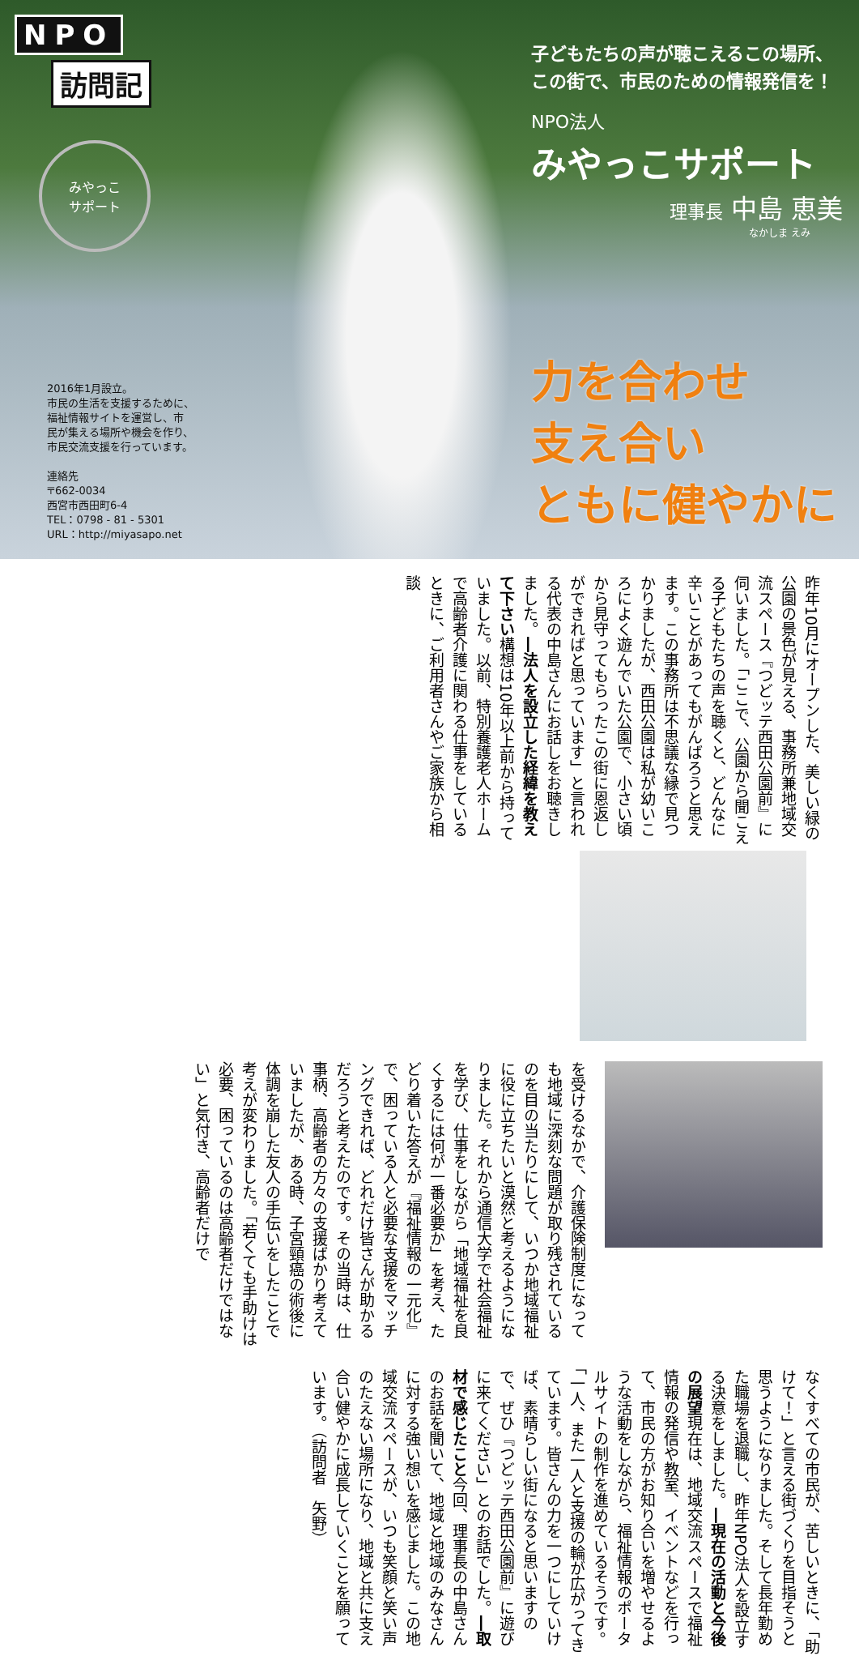NPO
訪問記
みやっこ
サポート
2016年1月設立。
市民の生活を支援するために、
福祉情報サイトを運営し、市
民が集える場所や機会を作り、
市民交流支援を行っています。
連絡先
〒662-0034
西宮市西田町6-4
TEL：0798 - 81 - 5301
URL：http://miyasapo.net
子どもたちの声が聴こえるこの場所、
この街で、市民のための情報発信を！
NPO法人
みやっこサポート
理事長 中島 恵美
なかしま えみ
力を合わせ
支え合い
ともに健やかに
昨年10月にオープンした、美しい緑の公園の景色が見える、事務所兼地域交流スペース『つどッテ西田公園前』に伺いました。「ここで、公園から聞こえる子どもたちの声を聴くと、どんなに辛いことがあってもがんばろうと思えます。この事務所は不思議な縁で見つかりましたが、西田公園は私が幼いころによく遊んでいた公園で、小さい頃から見守ってもらったこの街に恩返しができればと思っています」と言われる代表の中島さんにお話しをお聴きしました。―法人を設立した経緯を教えて下さい構想は10年以上前から持っていました。以前、特別養護老人ホームで高齢者介護に関わる仕事をしているときに、ご利用者さんやご家族から相談
を受けるなかで、介護保険制度になっても地域に深刻な問題が取り残されているのを目の当たりにして、いつか地域福祉に役に立ちたいと漠然と考えるようになりました。それから通信大学で社会福祉を学び、仕事をしながら「地域福祉を良くするには何が一番必要か」を考え、たどり着いた答えが『福祉情報の一元化』で、困っている人と必要な支援をマッチングできれば、どれだけ皆さんが助かるだろうと考えたのです。その当時は、仕事柄、高齢者の方々の支援ばかり考えていましたが、ある時、子宮頸癌の術後に体調を崩した友人の手伝いをしたことで考えが変わりました。「若くても手助けは必要、困っているのは高齢者だけではない」と気付き、高齢者だけで
なくすべての市民が、苦しいときに、「助けて！」と言える街づくりを目指そうと思うようになりました。そして長年勤めた職場を退職し、昨年NPO法人を設立する決意をしました。―現在の活動と今後の展望現在は、地域交流スペースで福祉情報の発信や教室、イベントなどを行って、市民の方がお知り合いを増やせるような活動をしながら、福祉情報のポータルサイトの制作を進めているそうです。「一人、また一人と支援の輪が広がってきています。皆さんの力を一つにしていけば、素晴らしい街になると思いますので、ぜひ『つどッテ西田公園前』に遊びに来てください」とのお話でした。―取材で感じたこと今回、理事長の中島さんのお話を聞いて、地域と地域のみなさんに対する強い想いを感じました。この地域交流スペースが、いつも笑顔と笑い声のたえない場所になり、地域と共に支え合い健やかに成長していくことを願っています。（訪問者　矢野）